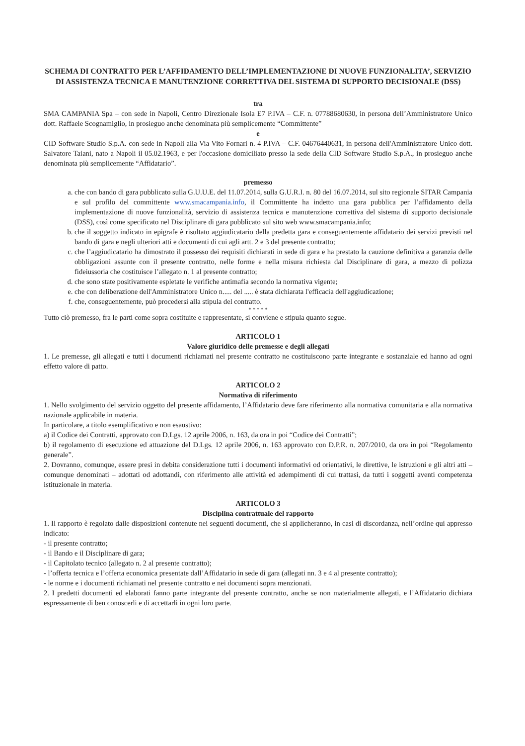SCHEMA DI CONTRATTO PER L’AFFIDAMENTO DELL’IMPLEMENTAZIONE DI NUOVE FUNZIONALITA’, SERVIZIO DI ASSISTENZA TECNICA E MANUTENZIONE CORRETTIVA DEL SISTEMA DI SUPPORTO DECISIONALE (DSS)
tra
SMA CAMPANIA Spa – con sede in Napoli, Centro Direzionale Isola E7 P.IVA – C.F. n. 07788680630, in persona dell’Amministratore Unico dott. Raffaele Scognamiglio, in prosieguo anche denominata più semplicemente “Committente”
e
CID Software Studio S.p.A. con sede in Napoli alla Via Vito Fornari n. 4 P.IVA – C.F. 04676440631, in persona dell'Amministratore Unico dott. Salvatore Taiani, nato a Napoli il 05.02.1963, e per l'occasione domiciliato presso la sede della CID Software Studio S.p.A., in prosieguo anche denominata più semplicemente “Affidatario”.
premesso
a. che con bando di gara pubblicato sulla G.U.U.E. del 11.07.2014, sulla G.U.R.I. n. 80 del 16.07.2014, sul sito regionale SITAR Campania e sul profilo del committente www.smacampania.info, il Committente ha indetto una gara pubblica per l’affidamento della implementazione di nuove funzionalità, servizio di assistenza tecnica e manutenzione correttiva del sistema di supporto decisionale (DSS), così come specificato nel Disciplinare di gara pubblicato sul sito web www.smacampania.info;
b. che il soggetto indicato in epigrafe è risultato aggiudicatario della predetta gara e conseguentemente affidatario dei servizi previsti nel bando di gara e negli ulteriori atti e documenti di cui agli artt. 2 e 3 del presente contratto;
c. che l’aggiudicatario ha dimostrato il possesso dei requisiti dichiarati in sede di gara e ha prestato la cauzione definitiva a garanzia delle obbligazioni assunte con il presente contratto, nelle forme e nella misura richiesta dal Disciplinare di gara, a mezzo di polizza fideiussoria che costituisce l’allegato n. 1 al presente contratto;
d. che sono state positivamente espletate le verifiche antimafia secondo la normativa vigente;
e. che con deliberazione dell'Amministratore Unico n..... del ..... è stata dichiarata l'efficacia dell'aggiudicazione;
f. che, conseguentemente, può procedersi alla stipula del contratto.
* * * * *
Tutto ciò premesso, fra le parti come sopra costituite e rappresentate, si conviene e stipula quanto segue.
ARTICOLO 1
Valore giuridico delle premesse e degli allegati
1. Le premesse, gli allegati e tutti i documenti richiamati nel presente contratto ne costituiscono parte integrante e sostanziale ed hanno ad ogni effetto valore di patto.
ARTICOLO 2
Normativa di riferimento
1. Nello svolgimento del servizio oggetto del presente affidamento, l’Affidatario deve fare riferimento alla normativa comunitaria e alla normativa nazionale applicabile in materia.
In particolare, a titolo esemplificativo e non esaustivo:
a) il Codice dei Contratti, approvato con D.Lgs. 12 aprile 2006, n. 163, da ora in poi “Codice dei Contratti”;
b) il regolamento di esecuzione ed attuazione del D.Lgs. 12 aprile 2006, n. 163 approvato con D.P.R. n. 207/2010, da ora in poi “Regolamento generale”.
2. Dovranno, comunque, essere presi in debita considerazione tutti i documenti informativi od orientativi, le direttive, le istruzioni e gli altri atti – comunque denominati – adottati od adottandi, con riferimento alle attività ed adempimenti di cui trattasi, da tutti i soggetti aventi competenza istituzionale in materia.
ARTICOLO 3
Disciplina contrattuale del rapporto
1. Il rapporto è regolato dalle disposizioni contenute nei seguenti documenti, che si applicheranno, in casi di discordanza, nell’ordine qui appresso indicato:
- il presente contratto;
- il Bando e il Disciplinare di gara;
- il Capitolato tecnico (allegato n. 2 al presente contratto);
- l’offerta tecnica e l’offerta economica presentate dall’Affidatario in sede di gara (allegati nn. 3 e 4 al presente contratto);
- le norme e i documenti richiamati nel presente contratto e nei documenti sopra menzionati.
2. I predetti documenti ed elaborati fanno parte integrante del presente contratto, anche se non materialmente allegati, e l’Affidatario dichiara espressamente di ben conoscerli e di accettarli in ogni loro parte.